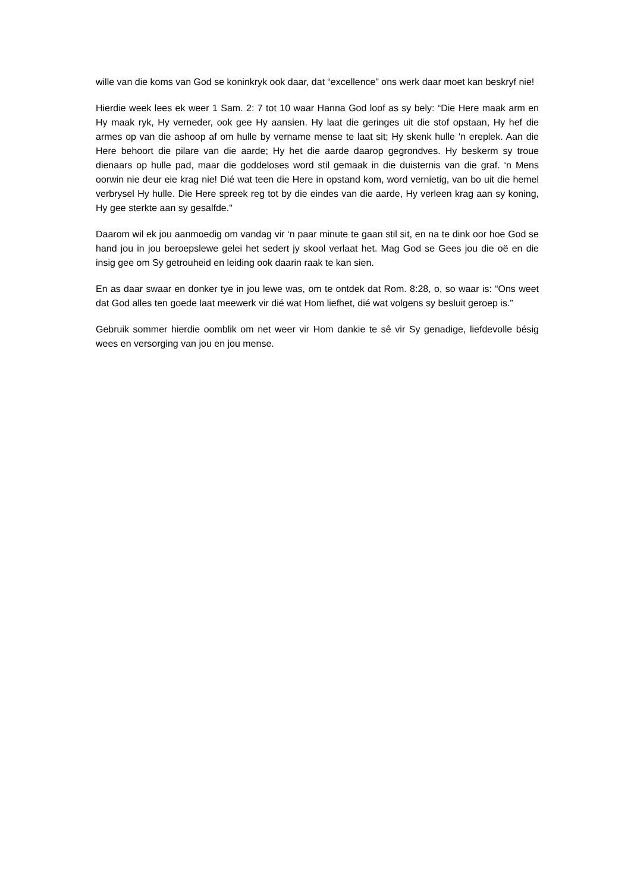wille van die koms van God se koninkryk ook daar, dat “excellence” ons werk daar moet kan beskryf nie!
Hierdie week lees ek weer 1 Sam. 2: 7 tot 10 waar Hanna God loof as sy bely: “Die Here maak arm en Hy maak ryk, Hy verneder, ook gee Hy aansien. Hy laat die geringes uit die stof opstaan, Hy hef die armes op van die ashoop af om hulle by vername mense te laat sit; Hy skenk hulle ‘n ereplek. Aan die Here behoort die pilare van die aarde; Hy het die aarde daarop gegrondves. Hy beskerm sy troue dienaars op hulle pad, maar die goddeloses word stil gemaak in die duisternis van die graf. ‘n Mens oorwin nie deur eie krag nie! Dié wat teen die Here in opstand kom, word vernietig, van bo uit die hemel verbrysel Hy hulle. Die Here spreek reg tot by die eindes van die aarde, Hy verleen krag aan sy koning, Hy gee sterkte aan sy gesalfde."
Daarom wil ek jou aanmoedig om vandag vir ‘n paar minute te gaan stil sit, en na te dink oor hoe God se hand jou in jou beroepslewe gelei het sedert jy skool verlaat het. Mag God se Gees jou die oë en die insig gee om Sy getrouheid en leiding ook daarin raak te kan sien.
En as daar swaar en donker tye in jou lewe was, om te ontdek dat Rom. 8:28, o, so waar is: “Ons weet dat God alles ten goede laat meewerk vir dié wat Hom liefhet, dié wat volgens sy besluit geroep is.”
Gebruik sommer hierdie oomblik om net weer vir Hom dankie te sê vir Sy genadige, liefdevolle bésig wees en versorging van jou en jou mense.